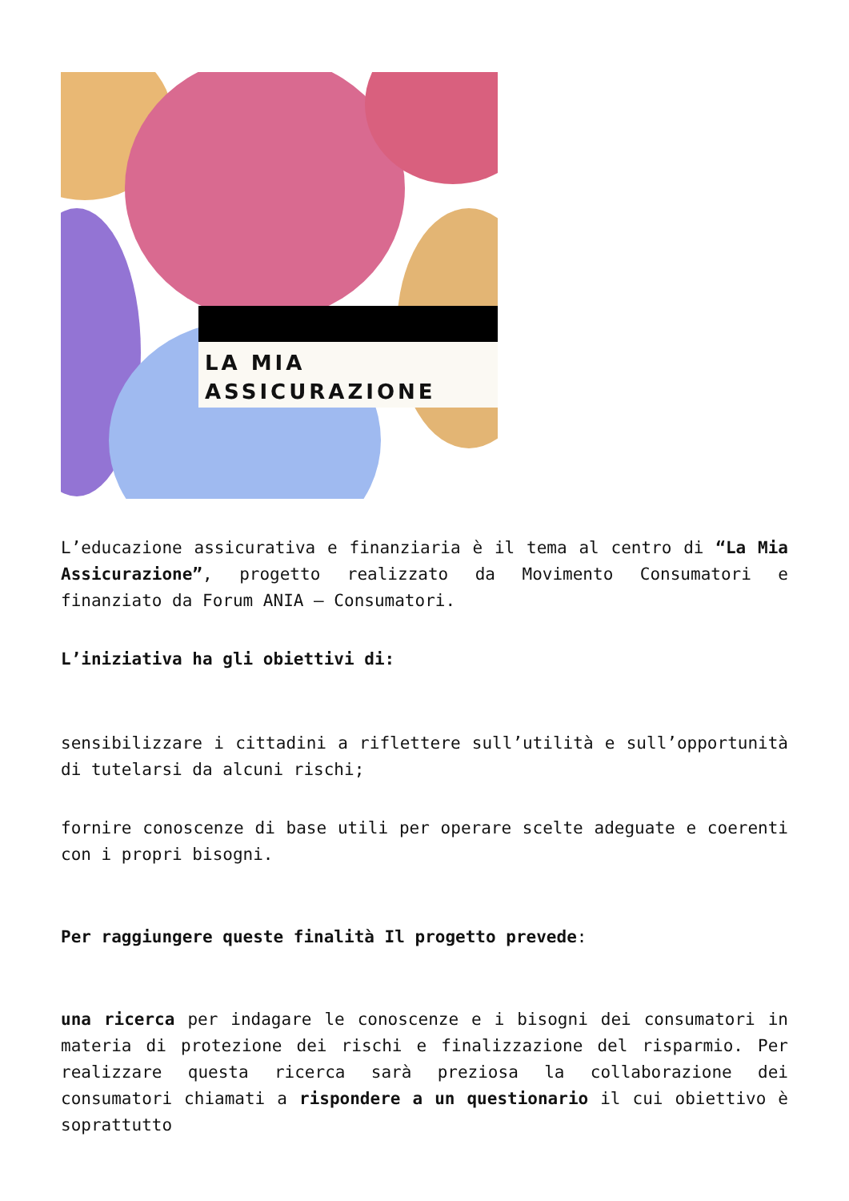LA MIA
ASSICURAZIONE
L’educazione assicurativa e finanziaria è il tema al centro di “La Mia Assicurazione”, progetto realizzato da Movimento Consumatori e finanziato da Forum ANIA – Consumatori.
L’iniziativa ha gli obiettivi di:
sensibilizzare i cittadini a riflettere sull’utilità e sull’opportunità di tutelarsi da alcuni rischi;
fornire conoscenze di base utili per operare scelte adeguate e coerenti con i propri bisogni.
Per raggiungere queste finalità Il progetto prevede:
una ricerca per indagare le conoscenze e i bisogni dei consumatori in materia di protezione dei rischi e finalizzazione del risparmio. Per realizzare questa ricerca sarà preziosa la collaborazione dei consumatori chiamati a rispondere a un questionario il cui obiettivo è soprattutto